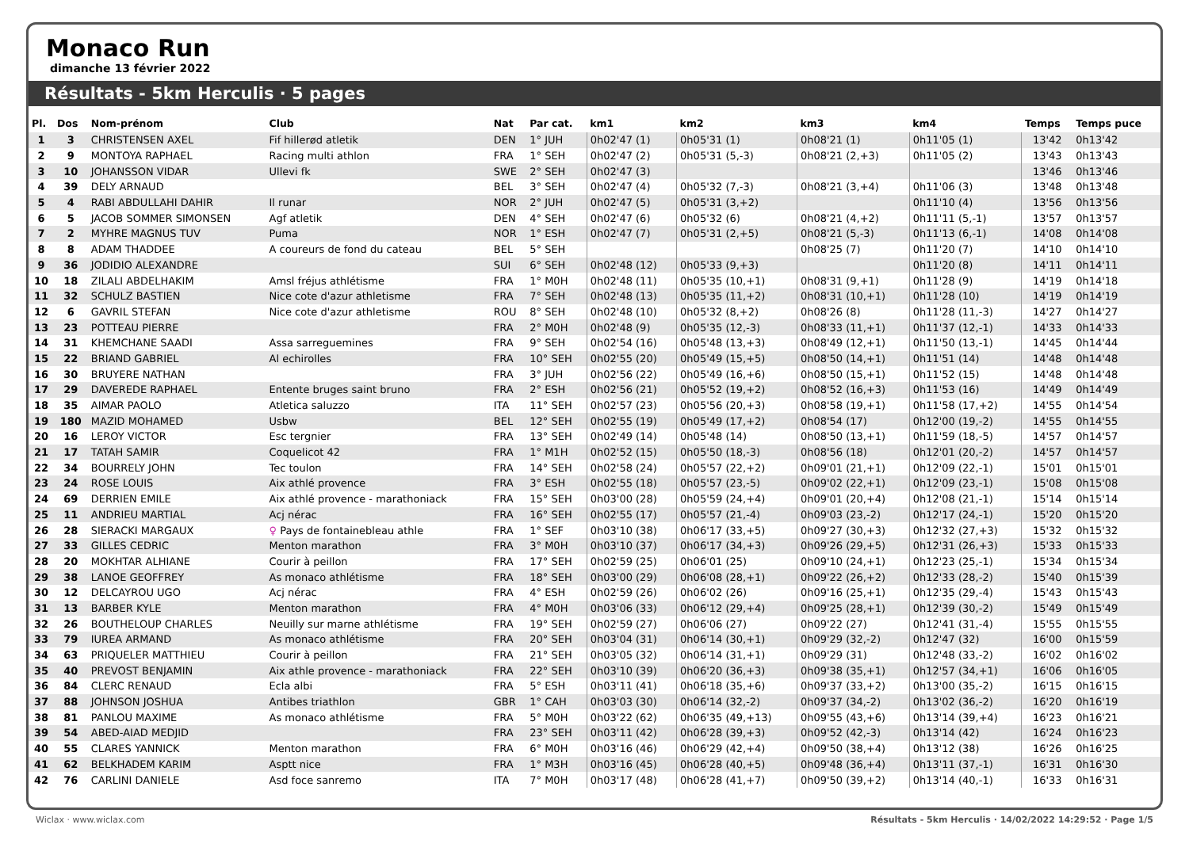Monaco Run
dimanche 13 février 2022
Résultats - 5km Herculis · 5 pages
| Pl. | Dos | Nom-prénom | Club | Nat | Par cat. | km1 | km2 | km3 | km4 | Temps | Temps puce |
| --- | --- | --- | --- | --- | --- | --- | --- | --- | --- | --- | --- |
| 1 | 3 | CHRISTENSEN AXEL | Fif hillerød atletik | DEN | 1° JUH | 0h02'47 (1) | 0h05'31 (1) | 0h08'21 (1) | 0h11'05 (1) | 13'42 | 0h13'42 |
| 2 | 9 | MONTOYA RAPHAEL | Racing multi athlon | FRA | 1° SEH | 0h02'47 (2) | 0h05'31 (5,-3) | 0h08'21 (2,+3) | 0h11'05 (2) | 13'43 | 0h13'43 |
| 3 | 10 | JOHANSSON VIDAR | Ullevi fk | SWE | 2° SEH | 0h02'47 (3) | | | | 13'46 | 0h13'46 |
| 4 | 39 | DELY ARNAUD | | BEL | 3° SEH | 0h02'47 (4) | 0h05'32 (7,-3) | 0h08'21 (3,+4) | 0h11'06 (3) | 13'48 | 0h13'48 |
| 5 | 4 | RABI ABDULLAHI DAHIR | Il runar | NOR | 2° JUH | 0h02'47 (5) | 0h05'31 (3,+2) | | 0h11'10 (4) | 13'56 | 0h13'56 |
| 6 | 5 | JACOB SOMMER SIMONSEN | Agf atletik | DEN | 4° SEH | 0h02'47 (6) | 0h05'32 (6) | 0h08'21 (4,+2) | 0h11'11 (5,-1) | 13'57 | 0h13'57 |
| 7 | 2 | MYHRE MAGNUS TUV | Puma | NOR | 1° ESH | 0h02'47 (7) | 0h05'31 (2,+5) | 0h08'21 (5,-3) | 0h11'13 (6,-1) | 14'08 | 0h14'08 |
| 8 | 8 | ADAM THADDEE | A coureurs de fond du cateau | BEL | 5° SEH | | | 0h08'25 (7) | 0h11'20 (7) | 14'10 | 0h14'10 |
| 9 | 36 | JODIDIO ALEXANDRE | | SUI | 6° SEH | 0h02'48 (12) | 0h05'33 (9,+3) | | 0h11'20 (8) | 14'11 | 0h14'11 |
| 10 | 18 | ZILALI ABDELHAKIM | Amsl fréjus athlétisme | FRA | 1° M0H | 0h02'48 (11) | 0h05'35 (10,+1) | 0h08'31 (9,+1) | 0h11'28 (9) | 14'19 | 0h14'18 |
| 11 | 32 | SCHULZ BASTIEN | Nice cote d'azur athletisme | FRA | 7° SEH | 0h02'48 (13) | 0h05'35 (11,+2) | 0h08'31 (10,+1) | 0h11'28 (10) | 14'19 | 0h14'19 |
| 12 | 6 | GAVRIL STEFAN | Nice cote d'azur athletisme | ROU | 8° SEH | 0h02'48 (10) | 0h05'32 (8,+2) | 0h08'26 (8) | 0h11'28 (11,-3) | 14'27 | 0h14'27 |
| 13 | 23 | POTTEAU PIERRE | | FRA | 2° M0H | 0h02'48 (9) | 0h05'35 (12,-3) | 0h08'33 (11,+1) | 0h11'37 (12,-1) | 14'33 | 0h14'33 |
| 14 | 31 | KHEMCHANE SAADI | Assa sarreguemines | FRA | 9° SEH | 0h02'54 (16) | 0h05'48 (13,+3) | 0h08'49 (12,+1) | 0h11'50 (13,-1) | 14'45 | 0h14'44 |
| 15 | 22 | BRIAND GABRIEL | Al echirolles | FRA | 10° SEH | 0h02'55 (20) | 0h05'49 (15,+5) | 0h08'50 (14,+1) | 0h11'51 (14) | 14'48 | 0h14'48 |
| 16 | 30 | BRUYERE NATHAN | | FRA | 3° JUH | 0h02'56 (22) | 0h05'49 (16,+6) | 0h08'50 (15,+1) | 0h11'52 (15) | 14'48 | 0h14'48 |
| 17 | 29 | DAVEREDE RAPHAEL | Entente bruges saint bruno | FRA | 2° ESH | 0h02'56 (21) | 0h05'52 (19,+2) | 0h08'52 (16,+3) | 0h11'53 (16) | 14'49 | 0h14'49 |
| 18 | 35 | AIMAR PAOLO | Atletica saluzzo | ITA | 11° SEH | 0h02'57 (23) | 0h05'56 (20,+3) | 0h08'58 (19,+1) | 0h11'58 (17,+2) | 14'55 | 0h14'54 |
| 19 | 180 | MAZID MOHAMED | Usbw | BEL | 12° SEH | 0h02'55 (19) | 0h05'49 (17,+2) | 0h08'54 (17) | 0h12'00 (19,-2) | 14'55 | 0h14'55 |
| 20 | 16 | LEROY VICTOR | Esc tergnier | FRA | 13° SEH | 0h02'49 (14) | 0h05'48 (14) | 0h08'50 (13,+1) | 0h11'59 (18,-5) | 14'57 | 0h14'57 |
| 21 | 17 | TATAH SAMIR | Coquelicot 42 | FRA | 1° M1H | 0h02'52 (15) | 0h05'50 (18,-3) | 0h08'56 (18) | 0h12'01 (20,-2) | 14'57 | 0h14'57 |
| 22 | 34 | BOURRELY JOHN | Tec toulon | FRA | 14° SEH | 0h02'58 (24) | 0h05'57 (22,+2) | 0h09'01 (21,+1) | 0h12'09 (22,-1) | 15'01 | 0h15'01 |
| 23 | 24 | ROSE LOUIS | Aix athlé provence | FRA | 3° ESH | 0h02'55 (18) | 0h05'57 (23,-5) | 0h09'02 (22,+1) | 0h12'09 (23,-1) | 15'08 | 0h15'08 |
| 24 | 69 | DERRIEN EMILE | Aix athlé provence - marathoniack | FRA | 15° SEH | 0h03'00 (28) | 0h05'59 (24,+4) | 0h09'01 (20,+4) | 0h12'08 (21,-1) | 15'14 | 0h15'14 |
| 25 | 11 | ANDRIEU MARTIAL | Acj nérac | FRA | 16° SEH | 0h02'55 (17) | 0h05'57 (21,-4) | 0h09'03 (23,-2) | 0h12'17 (24,-1) | 15'20 | 0h15'20 |
| 26 | 28 | SIERACKI MARGAUX | ♀ Pays de fontainebleau athle | FRA | 1° SEF | 0h03'10 (38) | 0h06'17 (33,+5) | 0h09'27 (30,+3) | 0h12'32 (27,+3) | 15'32 | 0h15'32 |
| 27 | 33 | GILLES CEDRIC | Menton marathon | FRA | 3° M0H | 0h03'10 (37) | 0h06'17 (34,+3) | 0h09'26 (29,+5) | 0h12'31 (26,+3) | 15'33 | 0h15'33 |
| 28 | 20 | MOKHTAR ALHIANE | Courir à peillon | FRA | 17° SEH | 0h02'59 (25) | 0h06'01 (25) | 0h09'10 (24,+1) | 0h12'23 (25,-1) | 15'34 | 0h15'34 |
| 29 | 38 | LANOE GEOFFREY | As monaco athlétisme | FRA | 18° SEH | 0h03'00 (29) | 0h06'08 (28,+1) | 0h09'22 (26,+2) | 0h12'33 (28,-2) | 15'40 | 0h15'39 |
| 30 | 12 | DELCAYROU UGO | Acj nérac | FRA | 4° ESH | 0h02'59 (26) | 0h06'02 (26) | 0h09'16 (25,+1) | 0h12'35 (29,-4) | 15'43 | 0h15'43 |
| 31 | 13 | BARBER KYLE | Menton marathon | FRA | 4° M0H | 0h03'06 (33) | 0h06'12 (29,+4) | 0h09'25 (28,+1) | 0h12'39 (30,-2) | 15'49 | 0h15'49 |
| 32 | 26 | BOUTHELOUP CHARLES | Neuilly sur marne athlétisme | FRA | 19° SEH | 0h02'59 (27) | 0h06'06 (27) | 0h09'22 (27) | 0h12'41 (31,-4) | 15'55 | 0h15'55 |
| 33 | 79 | IUREA ARMAND | As monaco athlétisme | FRA | 20° SEH | 0h03'04 (31) | 0h06'14 (30,+1) | 0h09'29 (32,-2) | 0h12'47 (32) | 16'00 | 0h15'59 |
| 34 | 63 | PRIQUELER MATTHIEU | Courir à peillon | FRA | 21° SEH | 0h03'05 (32) | 0h06'14 (31,+1) | 0h09'29 (31) | 0h12'48 (33,-2) | 16'02 | 0h16'02 |
| 35 | 40 | PREVOST BENJAMIN | Aix athle provence - marathoniack | FRA | 22° SEH | 0h03'10 (39) | 0h06'20 (36,+3) | 0h09'38 (35,+1) | 0h12'57 (34,+1) | 16'06 | 0h16'05 |
| 36 | 84 | CLERC RENAUD | Ecla albi | FRA | 5° ESH | 0h03'11 (41) | 0h06'18 (35,+6) | 0h09'37 (33,+2) | 0h13'00 (35,-2) | 16'15 | 0h16'15 |
| 37 | 88 | JOHNSON JOSHUA | Antibes triathlon | GBR | 1° CAH | 0h03'03 (30) | 0h06'14 (32,-2) | 0h09'37 (34,-2) | 0h13'02 (36,-2) | 16'20 | 0h16'19 |
| 38 | 81 | PANLOU MAXIME | As monaco athlétisme | FRA | 5° M0H | 0h03'22 (62) | 0h06'35 (49,+13) | 0h09'55 (43,+6) | 0h13'14 (39,+4) | 16'23 | 0h16'21 |
| 39 | 54 | ABED-AIAD MEDJID | | FRA | 23° SEH | 0h03'11 (42) | 0h06'28 (39,+3) | 0h09'52 (42,-3) | 0h13'14 (42) | 16'24 | 0h16'23 |
| 40 | 55 | CLARES YANNICK | Menton marathon | FRA | 6° M0H | 0h03'16 (46) | 0h06'29 (42,+4) | 0h09'50 (38,+4) | 0h13'12 (38) | 16'26 | 0h16'25 |
| 41 | 62 | BELKHADEM KARIM | Asptt nice | FRA | 1° M3H | 0h03'16 (45) | 0h06'28 (40,+5) | 0h09'48 (36,+4) | 0h13'11 (37,-1) | 16'31 | 0h16'30 |
| 42 | 76 | CARLINI DANIELE | Asd foce sanremo | ITA | 7° M0H | 0h03'17 (48) | 0h06'28 (41,+7) | 0h09'50 (39,+2) | 0h13'14 (40,-1) | 16'33 | 0h16'31 |
Wiclax · www.wiclax.com Résultats - 5km Herculis · 14/02/2022 14:29:52 · Page 1/5